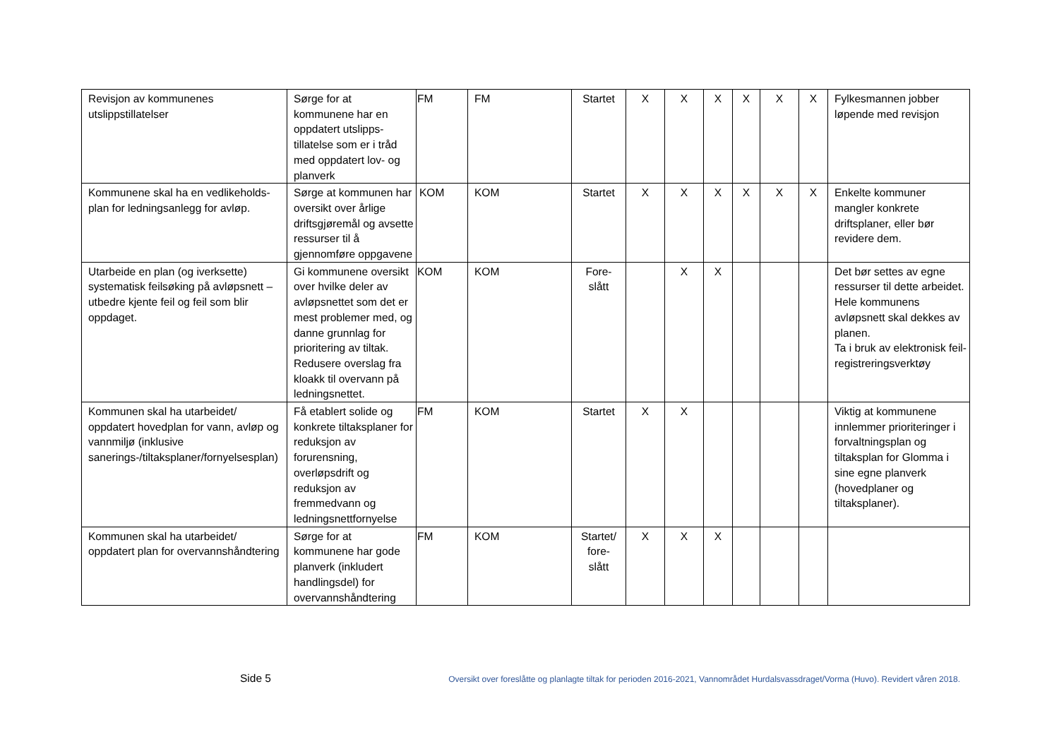| Revisjon av kommunenes utslippstillatelser | Sørge for at kommunene har en oppdatert utslipps-tillatelse som er i tråd med oppdatert lov- og planverk | FM | FM | Startet | X | X | X | X | X | X | Fylkesmannen jobber løpende med revisjon |
| Kommunene skal ha en vedlikeholds-plan for ledningsanlegg for avløp. | Sørge at kommunen har oversikt over årlige driftsgjøremål og avsette ressurser til å gjennomføre oppgavene | KOM | KOM | Startet | X | X | X | X | X | X | Enkelte kommuner mangler konkrete driftsplaner, eller bør revidere dem. |
| Utarbeide en plan (og iverksette) systematisk feilsøking på avløpsnett – utbedre kjente feil og feil som blir oppdaget. | Gi kommunene oversikt over hvilke deler av avløpsnettet som det er mest problemer med, og danne grunnlag for prioritering av tiltak. Redusere overslag fra kloakk til overvann på ledningsnettet. | KOM | KOM | Fore- slått | | X | X | | | | Det bør settes av egne ressurser til dette arbeidet. Hele kommunens avløpsnett skal dekkes av planen. Ta i bruk av elektronisk feil-registreringsverktøy |
| Kommunen skal ha utarbeidet/ oppdatert hovedplan for vann, avløp og vannmiljø (inklusive sanerings-/tiltaksplaner/fornyelsesplan) | Få etablert solide og konkrete tiltaksplaner for reduksjon av forurensning, overløpsdrift og reduksjon av fremmedvann og ledningsnettfornyelse | FM | KOM | Startet | X | X | | | | | Viktig at kommunene innlemmer prioriteringer i forvaltningsplan og tiltaksplan for Glomma i sine egne planverk (hovedplaner og tiltaksplaner). |
| Kommunen skal ha utarbeidet/ oppdatert plan for overvannshåndtering | Sørge for at kommunene har gode planverk (inkludert handlingsdel) for overvannshåndtering | FM | KOM | Startet/ fore- slått | X | X | X | | | | |
Side 5 Oversikt over foreslåtte og planlagte tiltak for perioden 2016-2021, Vannområdet Hurdalsvassdraget/Vorma (Huvo). Revidert våren 2018.